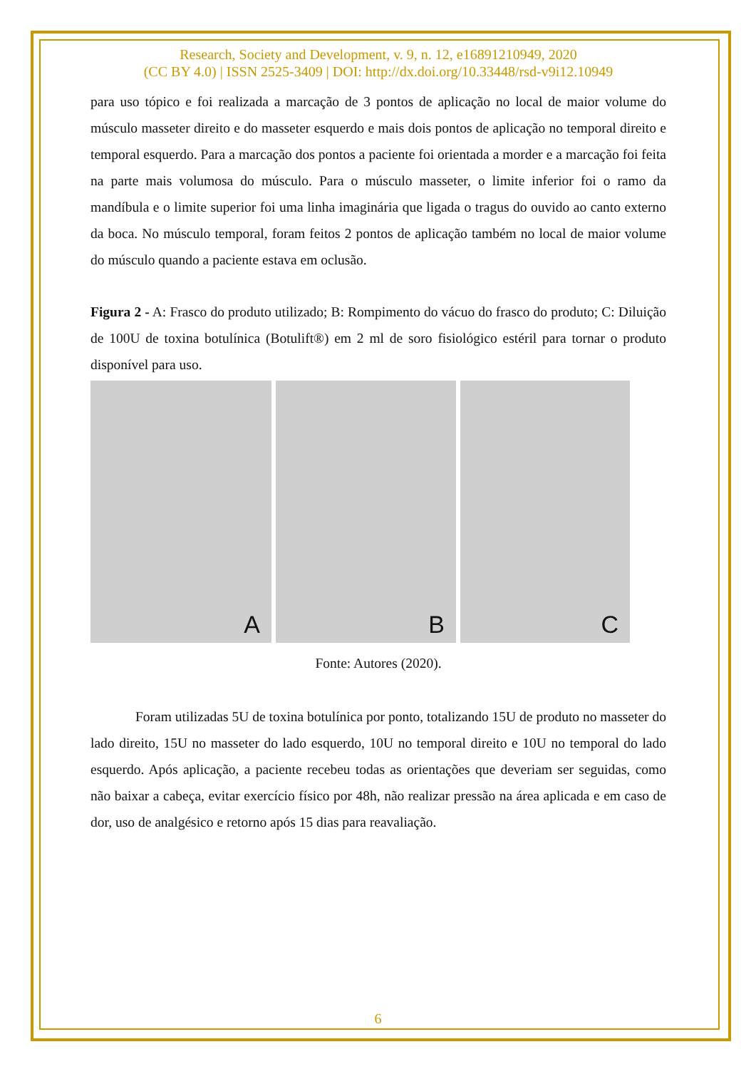Research, Society and Development, v. 9, n. 12, e16891210949, 2020
(CC BY 4.0) | ISSN 2525-3409 | DOI: http://dx.doi.org/10.33448/rsd-v9i12.10949
para uso tópico e foi realizada a marcação de 3 pontos de aplicação no local de maior volume do músculo masseter direito e do masseter esquerdo e mais dois pontos de aplicação no temporal direito e temporal esquerdo. Para a marcação dos pontos a paciente foi orientada a morder e a marcação foi feita na parte mais volumosa do músculo. Para o músculo masseter, o limite inferior foi o ramo da mandíbula e o limite superior foi uma linha imaginária que ligada o tragus do ouvido ao canto externo da boca. No músculo temporal, foram feitos 2 pontos de aplicação também no local de maior volume do músculo quando a paciente estava em oclusão.
Figura 2 - A: Frasco do produto utilizado; B: Rompimento do vácuo do frasco do produto; C: Diluição de 100U de toxina botulínica (Botulift®) em 2 ml de soro fisiológico estéril para tornar o produto disponível para uso.
A
B
C
Fonte: Autores (2020).
Foram utilizadas 5U de toxina botulínica por ponto, totalizando 15U de produto no masseter do lado direito, 15U no masseter do lado esquerdo, 10U no temporal direito e 10U no temporal do lado esquerdo. Após aplicação, a paciente recebeu todas as orientações que deveriam ser seguidas, como não baixar a cabeça, evitar exercício físico por 48h, não realizar pressão na área aplicada e em caso de dor, uso de analgésico e retorno após 15 dias para reavaliação.
6